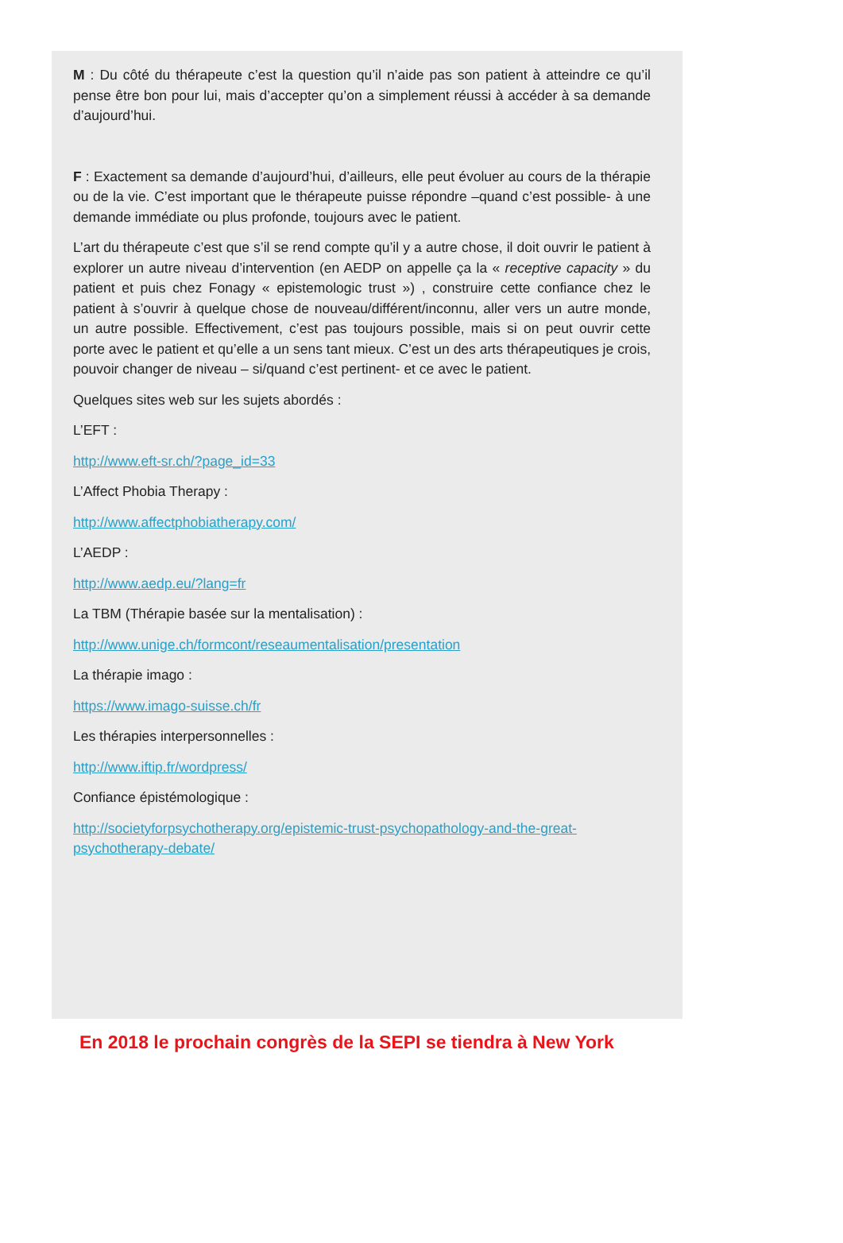M : Du côté du thérapeute c’est la question qu’il n’aide pas son patient à atteindre ce qu’il pense être bon pour lui, mais d’accepter qu’on a simplement réussi à accéder à sa demande d’aujourd’hui.
F : Exactement sa demande d’aujourd’hui, d’ailleurs, elle peut évoluer au cours de la thérapie ou de la vie. C’est important que le thérapeute puisse répondre –quand c’est possible- à une demande immédiate ou plus profonde, toujours avec le patient.
L’art du thérapeute c’est que s’il se rend compte qu’il y a autre chose, il doit ouvrir le patient à explorer un autre niveau d’intervention (en AEDP on appelle ça la « receptive capacity » du patient et puis chez Fonagy « epistemologic trust ») , construire cette confiance chez le patient à s’ouvrir à quelque chose de nouveau/différent/inconnu, aller vers un autre monde, un autre possible. Effectivement, c’est pas toujours possible, mais si on peut ouvrir cette porte avec le patient et qu’elle a un sens tant mieux. C’est un des arts thérapeutiques je crois, pouvoir changer de niveau – si/quand c’est pertinent- et ce avec le patient.
Quelques sites web sur les sujets abordés :
L’EFT :
http://www.eft-sr.ch/?page_id=33
L’Affect Phobia Therapy :
http://www.affectphobiatherapy.com/
L’AEDP :
http://www.aedp.eu/?lang=fr
La TBM (Thérapie basée sur la mentalisation) :
http://www.unige.ch/formcont/reseaumentalisation/presentation
La thérapie imago :
https://www.imago-suisse.ch/fr
Les thérapies interpersonnelles :
http://www.iftip.fr/wordpress/
Confiance épistémologique :
http://societyforpsychotherapy.org/epistemic-trust-psychopathology-and-the-great-psychotherapy-debate/
En 2018 le prochain congrès de la SEPI se tiendra à New York